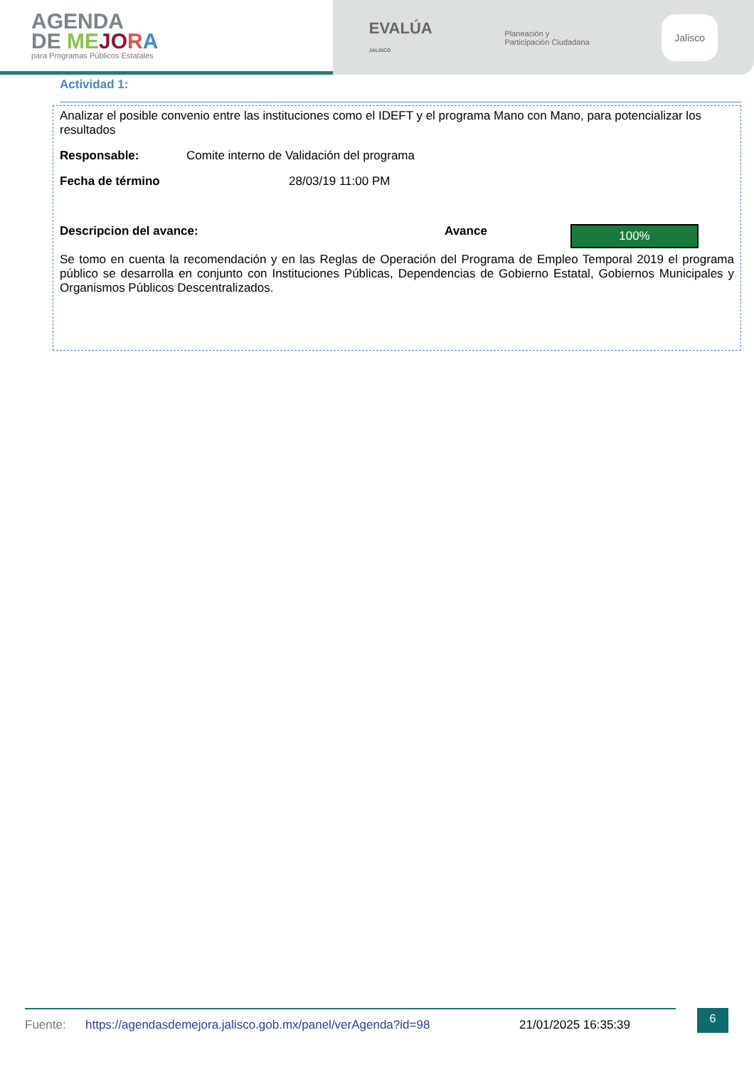AGENDA
DE ME JO RA
para Programas Públicos Estatales
EVALÚA
JALISCO Planeación y
Participación Ciudadana Jalisco
Actividad 1:
Analizar el posible convenio entre las instituciones como el IDEFT y el programa Mano con Mano, para potencializar los resultados
Responsable: Comite interno de Validación del programa
Fecha de término 28/03/19 11:00 PM
Descripcion del avance: Avance
100%
Se tomo en cuenta la recomendación y en las Reglas de Operación del Programa de Empleo Temporal 2019 el programa público se desarrolla en conjunto con Instituciones Públicas, Dependencias de Gobierno Estatal, Gobiernos Municipales y Organismos Públicos Descentralizados.
Fuente: https://agendasdemejora.jalisco.gob.mx/panel/verAgenda?id=98 21/01/2025 16:35:39 6